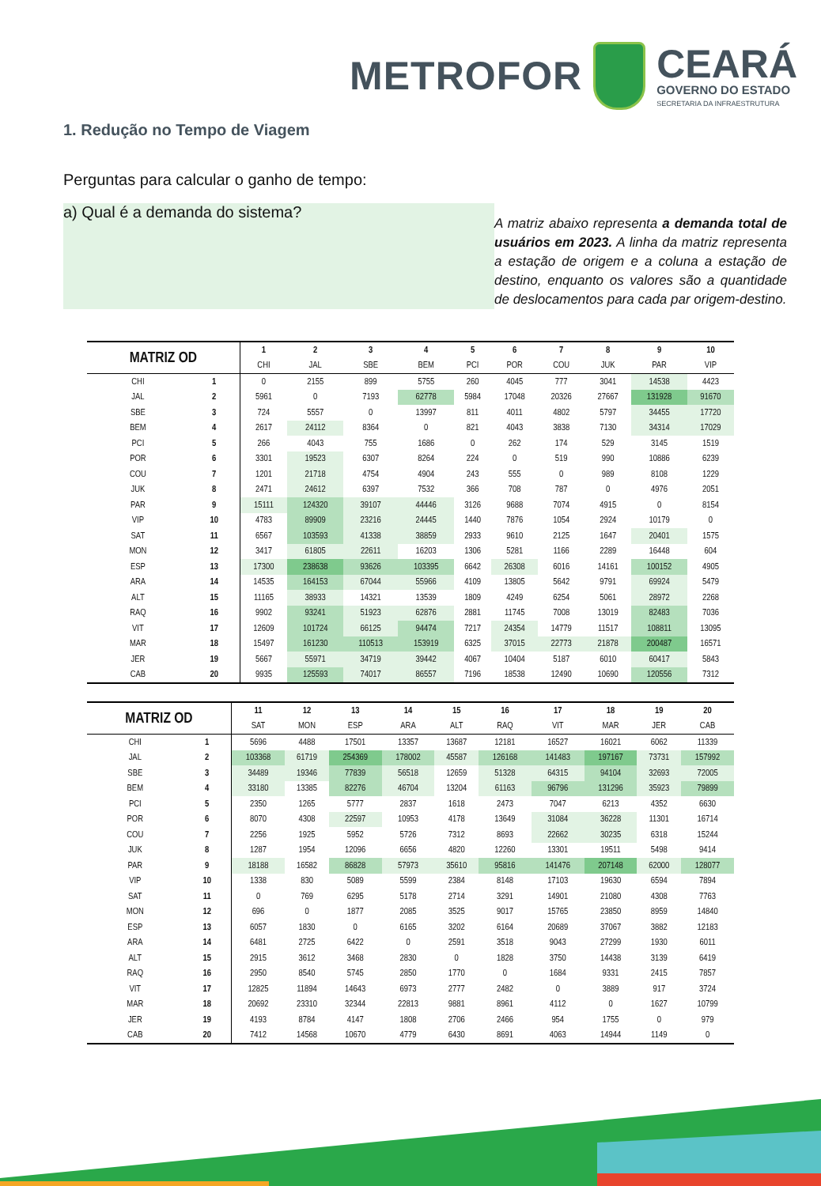METROFOR
CEARÁ
GOVERNO DO ESTADO
SECRETARIA DA INFRAESTRUTURA
1. Redução no Tempo de Viagem
Perguntas para calcular o ganho de tempo:
a) Qual é a demanda do sistema?
A matriz abaixo representa a demanda total de usuários em 2023. A linha da matriz representa a estação de origem e a coluna a estação de destino, enquanto os valores são a quantidade de deslocamentos para cada par origem-destino.
| MATRIZ OD | | 1 | 2 | 3 | 4 | 5 | 6 | 7 | 8 | 9 | 10 |
| --- | --- | --- | --- | --- | --- | --- | --- | --- | --- | --- | --- |
| | | CHI | JAL | SBE | BEM | PCI | POR | COU | JUK | PAR | VIP |
| CHI | 1 | 0 | 2155 | 899 | 5755 | 260 | 4045 | 777 | 3041 | 14538 | 4423 |
| JAL | 2 | 5961 | 0 | 7193 | 62778 | 5984 | 17048 | 20326 | 27667 | 131928 | 91670 |
| SBE | 3 | 724 | 5557 | 0 | 13997 | 811 | 4011 | 4802 | 5797 | 34455 | 17720 |
| BEM | 4 | 2617 | 24112 | 8364 | 0 | 821 | 4043 | 3838 | 7130 | 34314 | 17029 |
| PCI | 5 | 266 | 4043 | 755 | 1686 | 0 | 262 | 174 | 529 | 3145 | 1519 |
| POR | 6 | 3301 | 19523 | 6307 | 8264 | 224 | 0 | 519 | 990 | 10886 | 6239 |
| COU | 7 | 1201 | 21718 | 4754 | 4904 | 243 | 555 | 0 | 989 | 8108 | 1229 |
| JUK | 8 | 2471 | 24612 | 6397 | 7532 | 366 | 708 | 787 | 0 | 4976 | 2051 |
| PAR | 9 | 15111 | 124320 | 39107 | 44446 | 3126 | 9688 | 7074 | 4915 | 0 | 8154 |
| VIP | 10 | 4783 | 89909 | 23216 | 24445 | 1440 | 7876 | 1054 | 2924 | 10179 | 0 |
| SAT | 11 | 6567 | 103593 | 41338 | 38859 | 2933 | 9610 | 2125 | 1647 | 20401 | 1575 |
| MON | 12 | 3417 | 61805 | 22611 | 16203 | 1306 | 5281 | 1166 | 2289 | 16448 | 604 |
| ESP | 13 | 17300 | 238638 | 93626 | 103395 | 6642 | 26308 | 6016 | 14161 | 100152 | 4905 |
| ARA | 14 | 14535 | 164153 | 67044 | 55966 | 4109 | 13805 | 5642 | 9791 | 69924 | 5479 |
| ALT | 15 | 11165 | 38933 | 14321 | 13539 | 1809 | 4249 | 6254 | 5061 | 28972 | 2268 |
| RAQ | 16 | 9902 | 93241 | 51923 | 62876 | 2881 | 11745 | 7008 | 13019 | 82483 | 7036 |
| VIT | 17 | 12609 | 101724 | 66125 | 94474 | 7217 | 24354 | 14779 | 11517 | 108811 | 13095 |
| MAR | 18 | 15497 | 161230 | 110513 | 153919 | 6325 | 37015 | 22773 | 21878 | 200487 | 16571 |
| JER | 19 | 5667 | 55971 | 34719 | 39442 | 4067 | 10404 | 5187 | 6010 | 60417 | 5843 |
| CAB | 20 | 9935 | 125593 | 74017 | 86557 | 7196 | 18538 | 12490 | 10690 | 120556 | 7312 |
| MATRIZ OD | | 11 | 12 | 13 | 14 | 15 | 16 | 17 | 18 | 19 | 20 |
| --- | --- | --- | --- | --- | --- | --- | --- | --- | --- | --- | --- |
| | | SAT | MON | ESP | ARA | ALT | RAQ | VIT | MAR | JER | CAB |
| CHI | 1 | 5696 | 4488 | 17501 | 13357 | 13687 | 12181 | 16527 | 16021 | 6062 | 11339 |
| JAL | 2 | 103368 | 61719 | 254369 | 178002 | 45587 | 126168 | 141483 | 197167 | 73731 | 157992 |
| SBE | 3 | 34489 | 19346 | 77839 | 56518 | 12659 | 51328 | 64315 | 94104 | 32693 | 72005 |
| BEM | 4 | 33180 | 13385 | 82276 | 46704 | 13204 | 61163 | 96796 | 131296 | 35923 | 79899 |
| PCI | 5 | 2350 | 1265 | 5777 | 2837 | 1618 | 2473 | 7047 | 6213 | 4352 | 6630 |
| POR | 6 | 8070 | 4308 | 22597 | 10953 | 4178 | 13649 | 31084 | 36228 | 11301 | 16714 |
| COU | 7 | 2256 | 1925 | 5952 | 5726 | 7312 | 8693 | 22662 | 30235 | 6318 | 15244 |
| JUK | 8 | 1287 | 1954 | 12096 | 6656 | 4820 | 12260 | 13301 | 19511 | 5498 | 9414 |
| PAR | 9 | 18188 | 16582 | 86828 | 57973 | 35610 | 95816 | 141476 | 207148 | 62000 | 128077 |
| VIP | 10 | 1338 | 830 | 5089 | 5599 | 2384 | 8148 | 17103 | 19630 | 6594 | 7894 |
| SAT | 11 | 0 | 769 | 6295 | 5178 | 2714 | 3291 | 14901 | 21080 | 4308 | 7763 |
| MON | 12 | 696 | 0 | 1877 | 2085 | 3525 | 9017 | 15765 | 23850 | 8959 | 14840 |
| ESP | 13 | 6057 | 1830 | 0 | 6165 | 3202 | 6164 | 20689 | 37067 | 3882 | 12183 |
| ARA | 14 | 6481 | 2725 | 6422 | 0 | 2591 | 3518 | 9043 | 27299 | 1930 | 6011 |
| ALT | 15 | 2915 | 3612 | 3468 | 2830 | 0 | 1828 | 3750 | 14438 | 3139 | 6419 |
| RAQ | 16 | 2950 | 8540 | 5745 | 2850 | 1770 | 0 | 1684 | 9331 | 2415 | 7857 |
| VIT | 17 | 12825 | 11894 | 14643 | 6973 | 2777 | 2482 | 0 | 3889 | 917 | 3724 |
| MAR | 18 | 20692 | 23310 | 32344 | 22813 | 9881 | 8961 | 4112 | 0 | 1627 | 10799 |
| JER | 19 | 4193 | 8784 | 4147 | 1808 | 2706 | 2466 | 954 | 1755 | 0 | 979 |
| CAB | 20 | 7412 | 14568 | 10670 | 4779 | 6430 | 8691 | 4063 | 14944 | 1149 | 0 |